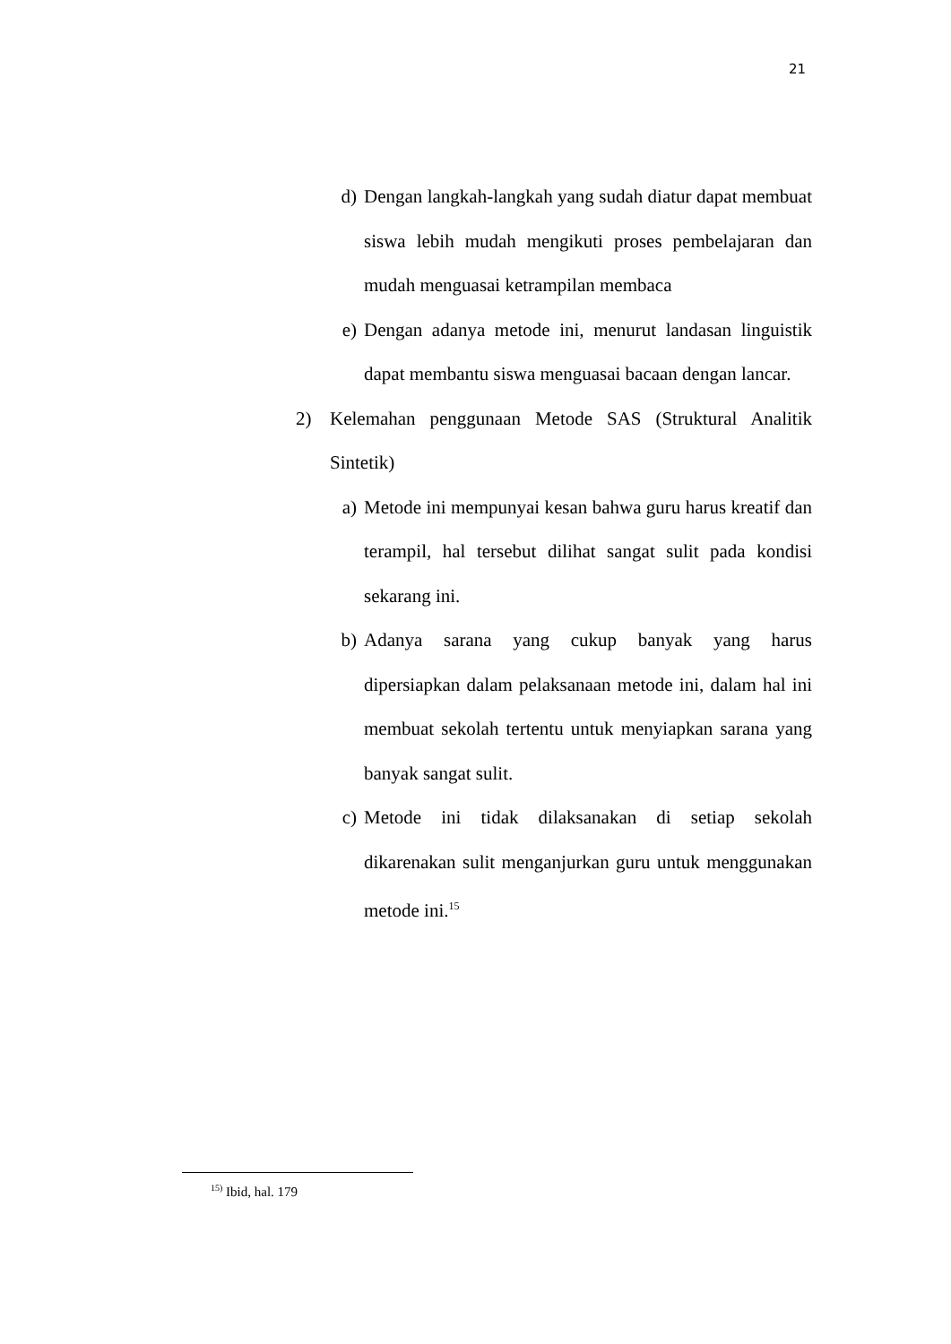21
d) Dengan langkah-langkah yang sudah diatur dapat membuat siswa lebih mudah mengikuti proses pembelajaran dan mudah menguasai ketrampilan membaca
e) Dengan adanya metode ini, menurut landasan linguistik dapat membantu siswa menguasai bacaan dengan lancar.
2) Kelemahan penggunaan Metode SAS (Struktural Analitik Sintetik)
a) Metode ini mempunyai kesan bahwa guru harus kreatif dan terampil, hal tersebut dilihat sangat sulit pada kondisi sekarang ini.
b) Adanya sarana yang cukup banyak yang harus dipersiapkan dalam pelaksanaan metode ini, dalam hal ini membuat sekolah tertentu untuk menyiapkan sarana yang banyak sangat sulit.
c) Metode ini tidak dilaksanakan di setiap sekolah dikarenakan sulit menganjurkan guru untuk menggunakan metode ini.<sup>15</sup>
<sup>15)</sup> Ibid, hal. 179